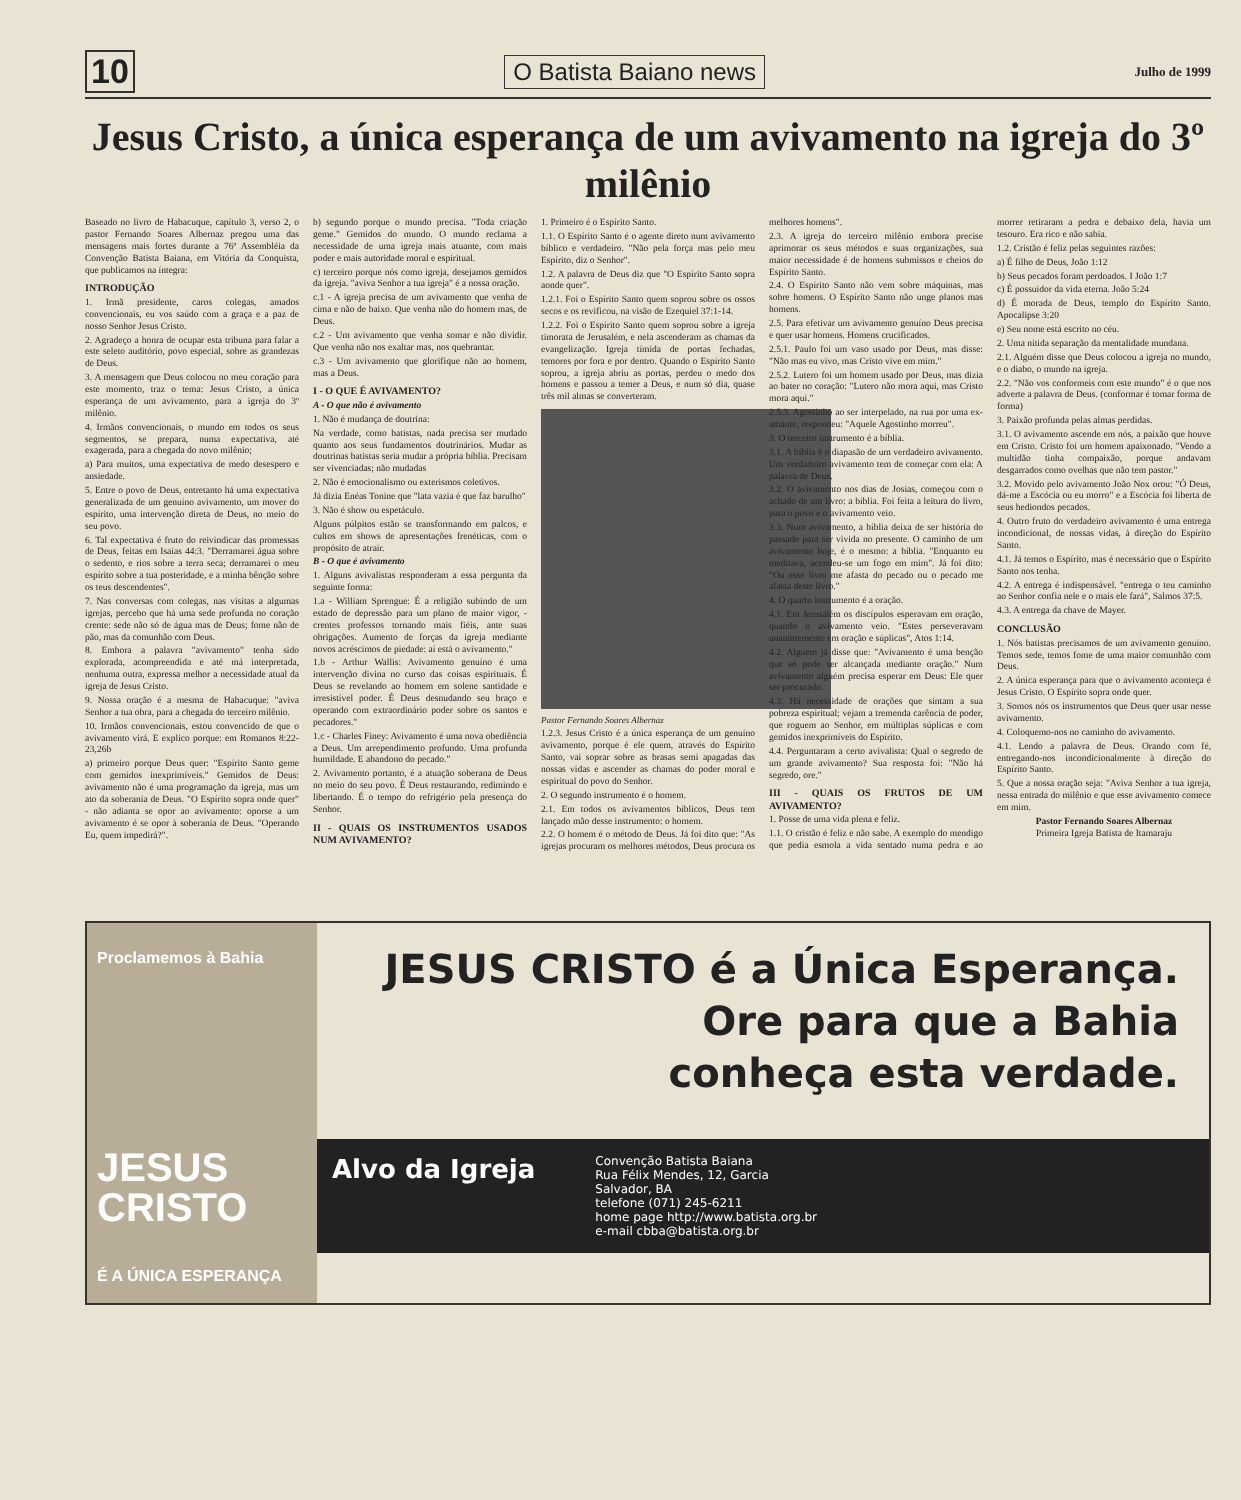10 O Batista Baiano news Julho de 1999
Jesus Cristo, a única esperança de um avivamento na igreja do 3º milênio
Baseado no livro de Habacuque, capítulo 3, verso 2, o pastor Fernando Soares Albernaz pregou uma das mensagens mais fortes durante a 76ª Assembléia da Convenção Batista Baiana, em Vitória da Conquista, que publicamos na íntegra:
INTRODUÇÃO
1. Irmã presidente, caros colegas, amados convencionais, eu vos saúdo com a graça e a paz de nosso Senhor Jesus Cristo.
2. Agradeço a honra de ocupar esta tribuna para falar a este seleto auditório, povo especial, sobre as grandezas de Deus.
3. A mensagem que Deus colocou no meu coração para este momento, traz o tema: Jesus Cristo, a única esperança de um avivamento, para a igreja do 3º milênio.
4. Irmãos convencionais, o mundo em todos os seus segmentos, se prepara, numa expectativa, até exagerada, para a chegada do novo milênio;
a) Para muitos, uma expectativa de medo desespero e ansiedade.
5. Entre o povo de Deus, entretanto há uma expectativa generalizada de um genuíno avivamento, um mover do espírito, uma intervenção direta de Deus, no meio do seu povo.
6. Tal expectativa é fruto do reivindicar das promessas de Deus, feitas em Isaías 44:3. "Derramarei água sobre o sedento, e rios sobre a terra seca; derramarei o meu espírito sobre a tua posteridade, e a minha bênção sobre os teus descendentes".
7. Nas conversas com colegas, nas visitas a algumas igrejas, percebo que há uma sede profunda no coração crente: sede não só de água mas de Deus; fome não de pão, mas da comunhão com Deus.
8. Embora a palavra "avivamento" tenha sido explorada, acompreendida e até má interpretada, nenhuma outra, expressa melhor a necessidade atual da igreja de Jesus Cristo.
9. Nossa oração é a mesma de Habacuque: "aviva Senhor a tua obra, para a chegada do terceiro milênio.
10. Irmãos convencionais, estou convencido de que o avivamento virá. E explico porque: em Romanos 8:22-23,26b
a) primeiro porque Deus quer: "Espírito Santo geme com gemidos inexprimíveis." Gemidos de Deus: avivamento não é uma programação da igreja, mas um ato da soberania de Deus. "O Espírito sopra onde quer" - não adianta se opor ao avivamento: oporse a um avivamento é se opor à soberania de Deus. "Operando Eu, quem impedirá?".
b) segundo porque o mundo precisa. "Toda criação geme." Gemidos do mundo. O mundo reclama a necessidade de uma igreja mais atuante, com mais poder e mais autoridade moral e espiritual.
c) terceiro porque nós como igreja, desejamos gemidos da igreja. "aviva Senhor a tua igreja" é a nossa oração.
c.1 - A igreja precisa de um avivamento que venha de cima e não de baixo. Que venha não do homem mas, de Deus.
c.2 - Um avivamento que venha somar e não dividir. Que venha não nos exaltar mas, nos quebrantar.
c.3 - Um avivamento que glorifique não ao homem, mas a Deus.
I - O QUE É AVIVAMENTO?
A - O que não é avivamento
1. Não é mudança de doutrina:
Na verdade, como batistas, nada precisa ser mudado quanto aos seus fundamentos doutrinários. Mudar as doutrinas batistas seria mudar a própria bíblia. Precisam ser vivenciadas; não mudadas
2. Não é emocionalismo ou exterismos coletivos.
Já dizia Enéas Tonine que "lata vazia é que faz barulho"
3. Não é show ou espetáculo.
Alguns púlpitos estão se transformando em palcos, e cultos em shows de apresentações frenéticas, com o propósito de atrair.
B - O que é avivamento
1. Alguns avivalistas responderam a essa pergunta da seguinte forma:
1.a - William Sprengue: É a religião subindo de um estado de depressão para um plano de maior vigor, - crentes professos tornando mais fiéis, ante suas obrigações. Aumento de forças da igreja mediante novos acréscimos de piedade: aí está o avivamento."
1.b - Arthur Wallis: Avivamento genuíno é uma intervenção divina no curso das coisas espirituais. É Deus se revelando ao homem em solene santidade e irresistível poder. É Deus desnudando seu braço e operando com extraordinário poder sobre os santos e pecadores."
1.c - Charles Finey: Avivamento é uma nova obediência a Deus. Um arrependimento profundo. Uma profunda humildade. E abandono do pecado."
2. Avivamento portanto, é a atuação soberana de Deus no meio do seu povo. É Deus restaurando, redimindo e libertando. É o tempo do refrigério pela presença do Senhor.
II - QUAIS OS INSTRUMENTOS USADOS NUM AVIVAMENTO?
1. Primeiro é o Espírito Santo.
1.1. O Espírito Santo é o agente direto num avivamento bíblico e verdadeiro. "Não pela força mas pelo meu Espírito, diz o Senhor".
1.2. A palavra de Deus diz que "O Espírito Santo sopra aonde quer".
1.2.1. Foi o Espírito Santo quem soprou sobre os ossos secos e os revificou, na visão de Ezequiel 37:1-14.
1.2.2. Foi o Espírito Santo quem soprou sobre a igreja timorata de Jerusalém, e nela ascenderam as chamas da evangelização. Igreja tímida de portas fechadas, temores por fora e por dentro. Quando o Espírito Santo soprou, a igreja abriu as portas, perdeu o medo dos homens e passou a temer a Deus, e num só dia, quase três mil almas se converteram.
Pastor Fernando Soares Albernaz
1.2.3. Jesus Cristo é a única esperança de um genuíno avivamento, porque é ele quem, através do Espírito Santo, vai soprar sobre as brasas semi apagadas das nossas vidas e ascender as chamas do poder moral e espiritual do povo do Senhor.
2. O segundo instrumento é o homem.
2.1. Em todos os avivamentos bíblicos, Deus tem lançado mão desse instrumento: o homem.
2.2. O homem é o método de Deus. Já foi dito que: "As igrejas procuram os melhores métodos, Deus procura os melhores homens".
2.3. A igreja do terceiro milênio embora precise aprimorar os seus métodos e suas organizações, sua maior necessidade é de homens submissos e cheios do Espírito Santo.
2.4. O Espírito Santo não vem sobre máquinas, mas sobre homens. O Espírito Santo não unge planos mas homens.
2.5. Para efetivar um avivamento genuíno Deus precisa e quer usar homens. Homens crucificados.
2.5.1. Paulo foi um vaso usado por Deus, mas disse: "Não mas eu vivo, mas Cristo vive em mim."
2.5.2. Lutero foi um homem usado por Deus, mas dizia ao bater no coração: "Lutero não mora aqui, mas Cristo mora aqui."
2.5.3. Agostinho ao ser interpelado, na rua por uma ex-amante, respondeu: "Aquele Agostinho morreu".
3. O terceiro instrumento é a bíblia.
3.1. A bíblia é o diapasão de um verdadeiro avivamento. Um verdadeiro avivamento tem de começar com ela: A palavra de Deus.
3.2. O avivamento nos dias de Josias, começou com o achado de um livro: a bíblia. Foi feita a leitura do livro, para o povo e o avivamento veio.
3.3. Num avivamento, a bíblia deixa de ser história do passado para ser vivida no presente. O caminho de um avivamento hoje, é o mesmo: a bíblia. "Enquanto eu meditava, acendeu-se um fogo em mim". Já foi dito: "Ou esse livro me afasta do pecado ou o pecado me afasta deste livro."
4. O quarto instrumento é a oração.
4.1. Em Jerusalém os discípulos esperavam em oração, quando o avivamento veio. "Estes perseveravam unanimemente em oração e súplicas", Atos 1:14.
4.2. Alguém já disse que: "Avivamento é uma benção que só pode ser alcançada mediante oração." Num avivamento alguém precisa esperar em Deus: Ele quer ser procurado.
4.3. Há necessidade de orações que sintam a sua pobreza espiritual; vejam a tremenda carência de poder, que roguem ao Senhor, em múltiplas súplicas e com gemidos inexprimíveis do Espírito.
4.4. Perguntaram a certo avivalista: Qual o segredo de um grande avivamento? Sua resposta foi: "Não há segredo, ore."
III - QUAIS OS FRUTOS DE UM AVIVAMENTO?
1. Posse de uma vida plena e feliz.
1.1. O cristão é feliz e não sabe. A exemplo do mendigo que pedia esmola a vida sentado numa pedra e ao morrer retiraram a pedra e debaixo dela, havia um tesouro. Era rico e não sabia.
1.2. Cristão é feliz pelas seguintes razões:
a) É filho de Deus, João 1:12
b) Seus pecados foram perdoados. I João 1:7
c) É possuidor da vida eterna. João 5:24
d) É morada de Deus, templo do Espírito Santo. Apocalipse 3:20
e) Seu nome está escrito no céu.
2. Uma nítida separação da mentalidade mundana.
2.1. Alguém disse que Deus colocou a igreja no mundo, e o diabo, o mundo na igreja.
2.2. "Não vos conformeis com este mundo" é o que nos adverte a palavra de Deus. (conformar é tomar forma de forma)
3. Paixão profunda pelas almas perdidas.
3.1. O avivamento ascende em nós, a paixão que houve em Cristo. Cristo foi um homem apaixonado. "Vendo a multidão tinha compaixão, porque andavam desgarrados como ovelhas que não tem pastor."
3.2. Movido pelo avivamento João Nox orou: "Ó Deus, dá-me a Escócia ou eu morro" e a Escócia foi liberta de seus hediondos pecados.
4. Outro fruto do verdadeiro avivamento é uma entrega incondicional, de nossas vidas, à direção do Espírito Santo.
4.1. Já temos o Espírito, mas é necessário que o Espírito Santo nos tenha.
4.2. A entrega é indispensável. "entrega o teu caminho ao Senhor confia nele e o mais ele fará", Salmos 37:5.
4.3. A entrega da chave de Mayer.
CONCLUSÃO
1. Nós batistas precisamos de um avivamento genuíno. Temos sede, temos fome de uma maior comunhão com Deus.
2. A única esperança para que o avivamento aconteça é Jesus Cristo. O Espírito sopra onde quer.
3. Somos nós os instrumentos que Deus quer usar nesse avivamento.
4. Coloquemo-nos no caminho do avivamento.
4.1. Lendo a palavra de Deus. Orando com fé, entregando-nos incondicionalmente à direção do Espírito Santo.
5. Que a nossa oração seja: "Aviva Senhor a tua igreja, nessa entrada do milênio e que esse avivamento comece em mim.
Pastor Fernando Soares Albernaz
Primeira Igreja Batista de Itamaraju
Proclamemos à Bahia
JESUS CRISTO
É A ÚNICA ESPERANÇA
JESUS CRISTO é a Única Esperança.
Ore para que a Bahia
conheça esta verdade.
Alvo da Igreja
Convenção Batista Baiana
Rua Félix Mendes, 12, Garcia
Salvador, BA
telefone (071) 245-6211
home page http://www.batista.org.br
e-mail cbba@batista.org.br